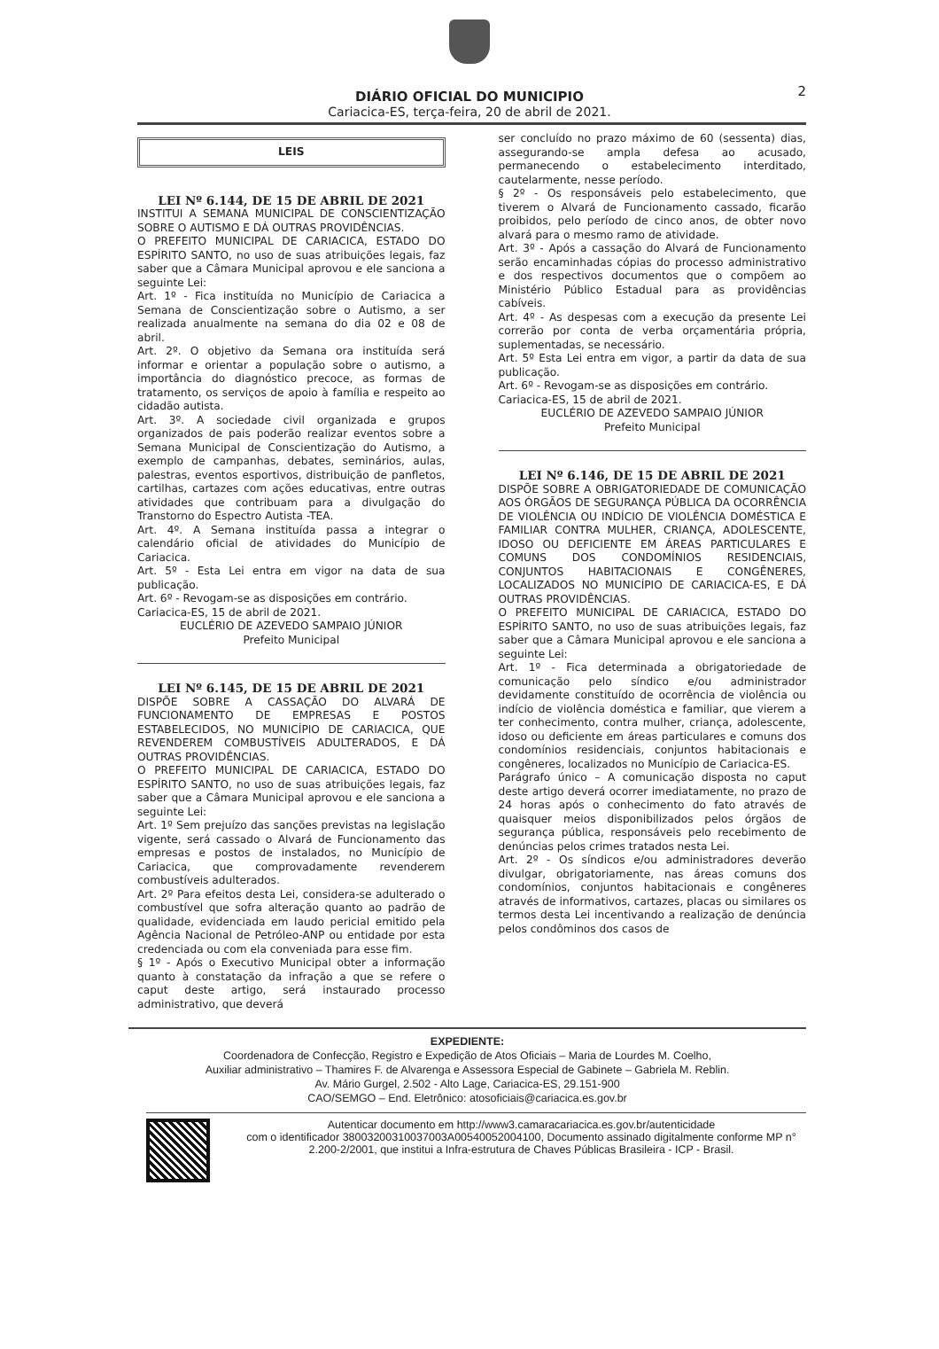2
DIÁRIO OFICIAL DO MUNICIPIO
Cariacica-ES, terça-feira, 20 de abril de 2021.
LEIS
LEI Nº 6.144, DE 15 DE ABRIL DE 2021
INSTITUI A SEMANA MUNICIPAL DE CONSCIENTIZAÇÃO SOBRE O AUTISMO E DÁ OUTRAS PROVIDÊNCIAS.
O PREFEITO MUNICIPAL DE CARIACICA, ESTADO DO ESPÍRITO SANTO, no uso de suas atribuições legais, faz saber que a Câmara Municipal aprovou e ele sanciona a seguinte Lei:
Art. 1º - Fica instituída no Município de Cariacica a Semana de Conscientização sobre o Autismo, a ser realizada anualmente na semana do dia 02 e 08 de abril.
Art. 2º. O objetivo da Semana ora instituída será informar e orientar a população sobre o autismo, a importância do diagnóstico precoce, as formas de tratamento, os serviços de apoio à família e respeito ao cidadão autista.
Art. 3º. A sociedade civil organizada e grupos organizados de pais poderão realizar eventos sobre a Semana Municipal de Conscientização do Autismo, a exemplo de campanhas, debates, seminários, aulas, palestras, eventos esportivos, distribuição de panfletos, cartilhas, cartazes com ações educativas, entre outras atividades que contribuam para a divulgação do Transtorno do Espectro Autista -TEA.
Art. 4º. A Semana instituída passa a integrar o calendário oficial de atividades do Município de Cariacica.
Art. 5º - Esta Lei entra em vigor na data de sua publicação.
Art. 6º - Revogam-se as disposições em contrário.
Cariacica-ES, 15 de abril de 2021.
EUCLÉRIO DE AZEVEDO SAMPAIO JÚNIOR
Prefeito Municipal
LEI Nº 6.145, DE 15 DE ABRIL DE 2021
DISPÕE SOBRE A CASSAÇÃO DO ALVARÁ DE FUNCIONAMENTO DE EMPRESAS E POSTOS ESTABELECIDOS, NO MUNICÍPIO DE CARIACICA, QUE REVENDEREM COMBUSTÍVEIS ADULTERADOS, E DÁ OUTRAS PROVIDÊNCIAS.
O PREFEITO MUNICIPAL DE CARIACICA, ESTADO DO ESPÍRITO SANTO, no uso de suas atribuições legais, faz saber que a Câmara Municipal aprovou e ele sanciona a seguinte Lei:
Art. 1º Sem prejuízo das sanções previstas na legislação vigente, será cassado o Alvará de Funcionamento das empresas e postos de instalados, no Município de Cariacica, que comprovadamente revenderem combustíveis adulterados.
Art. 2º Para efeitos desta Lei, considera-se adulterado o combustível que sofra alteração quanto ao padrão de qualidade, evidenciada em laudo pericial emitido pela Agência Nacional de Petróleo-ANP ou entidade por esta credenciada ou com ela conveniada para esse fim.
§ 1º - Após o Executivo Municipal obter a informação quanto à constatação da infração a que se refere o caput deste artigo, será instaurado processo administrativo, que deverá
ser concluído no prazo máximo de 60 (sessenta) dias, assegurando-se ampla defesa ao acusado, permanecendo o estabelecimento interditado, cautelarmente, nesse período.
§ 2º - Os responsáveis pelo estabelecimento, que tiverem o Alvará de Funcionamento cassado, ficarão proibidos, pelo período de cinco anos, de obter novo alvará para o mesmo ramo de atividade.
Art. 3º - Após a cassação do Alvará de Funcionamento serão encaminhadas cópias do processo administrativo e dos respectivos documentos que o compõem ao Ministério Público Estadual para as providências cabíveis.
Art. 4º - As despesas com a execução da presente Lei correrão por conta de verba orçamentária própria, suplementadas, se necessário.
Art. 5º Esta Lei entra em vigor, a partir da data de sua publicação.
Art. 6º - Revogam-se as disposições em contrário.
Cariacica-ES, 15 de abril de 2021.
EUCLÉRIO DE AZEVEDO SAMPAIO JÚNIOR
Prefeito Municipal
LEI Nº 6.146, DE 15 DE ABRIL DE 2021
DISPÕE SOBRE A OBRIGATORIEDADE DE COMUNICAÇÃO AOS ÓRGÃOS DE SEGURANÇA PÚBLICA DA OCORRÊNCIA DE VIOLÊNCIA OU INDÍCIO DE VIOLÊNCIA DOMÉSTICA E FAMILIAR CONTRA MULHER, CRIANÇA, ADOLESCENTE, IDOSO OU DEFICIENTE EM ÁREAS PARTICULARES E COMUNS DOS CONDOMÍNIOS RESIDENCIAIS, CONJUNTOS HABITACIONAIS E CONGÊNERES, LOCALIZADOS NO MUNICÍPIO DE CARIACICA-ES, E DÁ OUTRAS PROVIDÊNCIAS.
O PREFEITO MUNICIPAL DE CARIACICA, ESTADO DO ESPÍRITO SANTO, no uso de suas atribuições legais, faz saber que a Câmara Municipal aprovou e ele sanciona a seguinte Lei:
Art. 1º - Fica determinada a obrigatoriedade de comunicação pelo síndico e/ou administrador devidamente constituído de ocorrência de violência ou indício de violência doméstica e familiar, que vierem a ter conhecimento, contra mulher, criança, adolescente, idoso ou deficiente em áreas particulares e comuns dos condomínios residenciais, conjuntos habitacionais e congêneres, localizados no Município de Cariacica-ES.
Parágrafo único – A comunicação disposta no caput deste artigo deverá ocorrer imediatamente, no prazo de 24 horas após o conhecimento do fato através de quaisquer meios disponibilizados pelos órgãos de segurança pública, responsáveis pelo recebimento de denúncias pelos crimes tratados nesta Lei.
Art. 2º - Os síndicos e/ou administradores deverão divulgar, obrigatoriamente, nas áreas comuns dos condomínios, conjuntos habitacionais e congêneres através de informativos, cartazes, placas ou similares os termos desta Lei incentivando a realização de denúncia pelos condôminos dos casos de
EXPEDIENTE:
Coordenadora de Confecção, Registro e Expedição de Atos Oficiais – Maria de Lourdes M. Coelho,
Auxiliar administrativo – Thamires F. de Alvarenga e Assessora Especial de Gabinete – Gabriela M. Reblin.
Av. Mário Gurgel, 2.502 - Alto Lage, Cariacica-ES, 29.151-900
CAO/SEMGO – End. Eletrônico: atosoficiais@cariacica.es.gov.br
Autenticar documento em http://www3.camaracariacica.es.gov.br/autenticidade
com o identificador 38003200310037003A00540052004100, Documento assinado digitalmente conforme MP n° 2.200-2/2001, que institui a Infra-estrutura de Chaves Públicas Brasileira - ICP - Brasil.